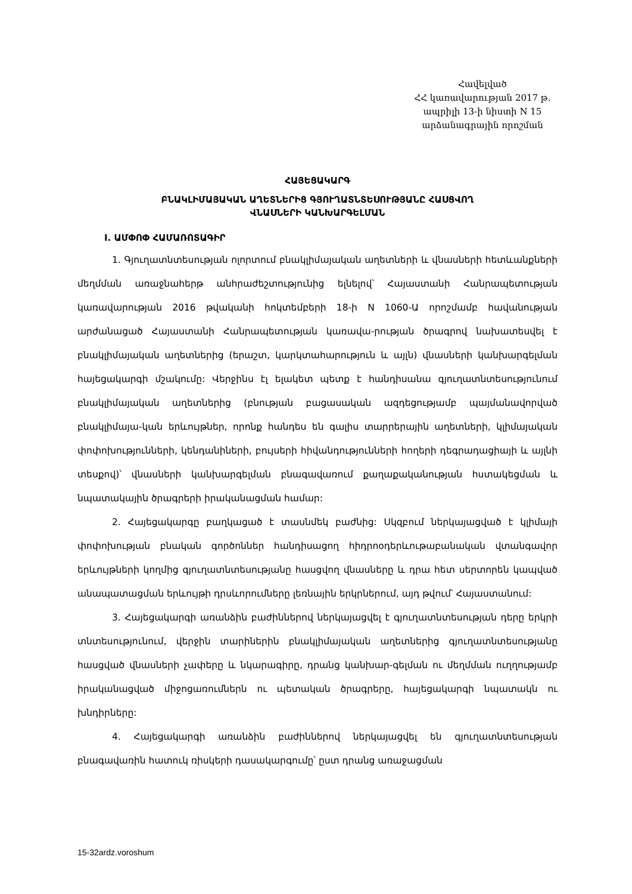Հավելված
ՀՀ կառավարության 2017 թ.
ապրիլի 13-ի նիստի N 15
արձանագրային որոշման
ՀԱՅԵՑԱԿԱՐԳ
ԲՆԱԿԼԻՄԱՅԱԿԱՆ ԱՂԵՏՆԵՐԻՑ ԳՅՈՒՂԱՏՆՏԵՍՈՒԹՅԱՆԸ ՀԱՍՑՎՈՂ
ՎՆԱՍՆԵՐԻ ԿԱՆԽԱՐԳԵԼՄԱՆ
I. ԱՄՓՈՓ ՀԱՄԱՌՈՏԱԳԻՐ
1. Գյուղատնտեսության ոլորտում բնակլիմայական աղետների և վնասների հետևանքների մեղմման առաջնահերթ անհրաժեշտությունից ելնելով՝ Հայաստանի Հանրապետության կառավարության 2016 թվականի հոկտեմբերի 18-ի N 1060-Ա որոշմամբ հավանության արժանացած Հայաստանի Հանրապետության կառավա-րության ծրագրով նախատեսվել է բնակլիմայական աղետներից (երաշտ, կարկտահարություն և այլն) վնասների կանխարգելման հայեցակարգի մշակումը: Վերջինս էլ ելակետ պետք է հանդիսանա գյուղատնտեսությունում բնակլիմայական աղետներից (բնության բացասական ազդեցությամբ պայմանավորված բնակլիմայա-կան երևույթներ, որոնք հանդես են գալիս տարրերային աղետների, կլիմայական փոփոխությունների, կենդանիների, բույսերի հիվանդությունների հողերի դեգրադացիայի և այլնի տեսքով)՝ վնասների կանխարգելման բնագավառում քաղաքականության հստակեցման և նպատակային ծրագրերի իրականացման համար:
2. Հայեցակարգը բաղկացած է տասնմեկ բաժնից: Սկզբում ներկայացված է կլիմայի փոփոխության բնական գործոններ հանդիսացող հիդրոօդերևութաբանական վտանգավոր երևույթների կողմից գյուղատնտեսությանը հասցվող վնասները և դրա հետ սերտորեն կապված անապատացման երևույթի դրսևորումները լեռնային երկրներում, այդ թվում՝ Հայաստանում:
3. Հայեցակարգի առանձին բաժիններով ներկայացվել է գյուղատնտեսության դերը երկրի տնտեսությունում, վերջին տարիներին բնակլիմայական աղետներից գյուղատնտեսությանը հասցված վնասների չափերը և նկարագիրը, դրանց կանխար-գելման ու մեղմման ուղղությամբ իրականացված միջոցառումներն ու պետական ծրագրերը, հայեցակարգի նպատակն ու խնդիրները:
4. Հայեցակարգի առանձին բաժիններով ներկայացվել են գյուղատնտեսության բնագավառին հատուկ ռիսկերի դասակարգումը՝ ըստ դրանց առաջացման
15-32ardz.voroshum